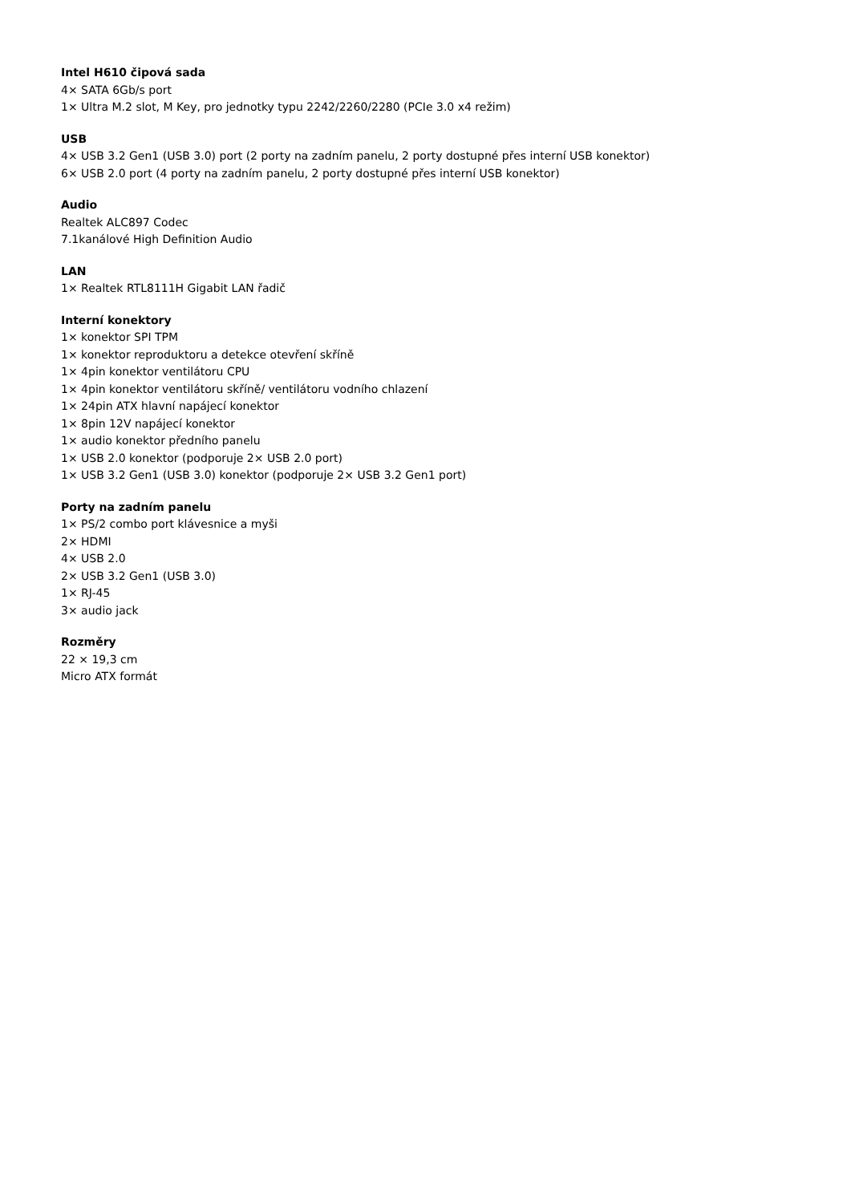Intel H610 čipová sada
4× SATA 6Gb/s port
1× Ultra M.2 slot, M Key, pro jednotky typu 2242/2260/2280 (PCIe 3.0 x4 režim)
USB
4× USB 3.2 Gen1 (USB 3.0) port (2 porty na zadním panelu, 2 porty dostupné přes interní USB konektor)
6× USB 2.0 port (4 porty na zadním panelu, 2 porty dostupné přes interní USB konektor)
Audio
Realtek ALC897 Codec
7.1kanálové High Definition Audio
LAN
1× Realtek RTL8111H Gigabit LAN řadič
Interní konektory
1× konektor SPI TPM
1× konektor reproduktoru a detekce otevření skříně
1× 4pin konektor ventilátoru CPU
1× 4pin konektor ventilátoru skříně/ ventilátoru vodního chlazení
1× 24pin ATX hlavní napájecí konektor
1× 8pin 12V napájecí konektor
1× audio konektor předního panelu
1× USB 2.0 konektor (podporuje 2× USB 2.0 port)
1× USB 3.2 Gen1 (USB 3.0) konektor (podporuje 2× USB 3.2 Gen1 port)
Porty na zadním panelu
1× PS/2 combo port klávesnice a myši
2× HDMI
4× USB 2.0
2× USB 3.2 Gen1 (USB 3.0)
1× RJ-45
3× audio jack
Rozměry
22 × 19,3 cm
Micro ATX formát